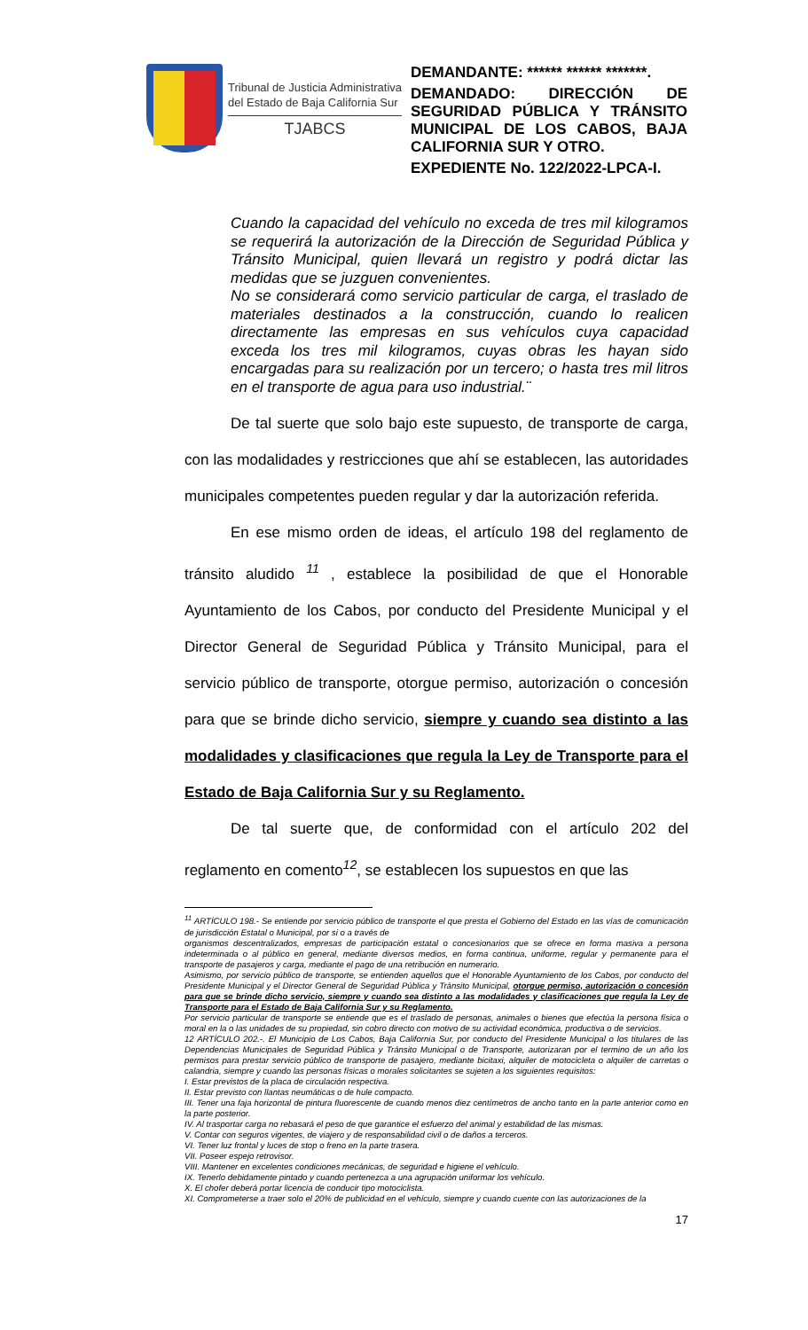Tribunal de Justicia Administrativa
del Estado de Baja California Sur
TJABCS
DEMANDANTE: ****** ****** *******.
DEMANDADO: DIRECCIÓN DE SEGURIDAD PÚBLICA Y TRÁNSITO MUNICIPAL DE LOS CABOS, BAJA CALIFORNIA SUR Y OTRO.
EXPEDIENTE No. 122/2022-LPCA-I.
Cuando la capacidad del vehículo no exceda de tres mil kilogramos se requerirá la autorización de la Dirección de Seguridad Pública y Tránsito Municipal, quien llevará un registro y podrá dictar las medidas que se juzguen convenientes.
No se considerará como servicio particular de carga, el traslado de materiales destinados a la construcción, cuando lo realicen directamente las empresas en sus vehículos cuya capacidad exceda los tres mil kilogramos, cuyas obras les hayan sido encargadas para su realización por un tercero; o hasta tres mil litros en el transporte de agua para uso industrial.¨
De tal suerte que solo bajo este supuesto, de transporte de carga, con las modalidades y restricciones que ahí se establecen, las autoridades municipales competentes pueden regular y dar la autorización referida.
En ese mismo orden de ideas, el artículo 198 del reglamento de tránsito aludido <sup>11</sup> , establece la posibilidad de que el Honorable Ayuntamiento de los Cabos, por conducto del Presidente Municipal y el Director General de Seguridad Pública y Tránsito Municipal, para el servicio público de transporte, otorgue permiso, autorización o concesión para que se brinde dicho servicio, siempre y cuando sea distinto a las modalidades y clasificaciones que regula la Ley de Transporte para el Estado de Baja California Sur y su Reglamento.
De tal suerte que, de conformidad con el artículo 202 del reglamento en comento<sup>12</sup>, se establecen los supuestos en que las
<sup>11</sup> ARTÍCULO 198.- Se entiende por servicio público de transporte el que presta el Gobierno del Estado en las vías de comunicación de jurisdicción Estatal o Municipal, por si o a través de
organismos descentralizados, empresas de participación estatal o concesionarios que se ofrece en forma masiva a persona indeterminada o al público en general, mediante diversos medios, en forma continua, uniforme, regular y permanente para el transporte de pasajeros y carga, mediante el pago de una retribución en numerario.
Asimismo, por servicio público de transporte, se entienden aquellos que el Honorable Ayuntamiento de los Cabos, por conducto del Presidente Municipal y el Director General de Seguridad Pública y Tránsito Municipal, otorgue permiso, autorización o concesión para que se brinde dicho servicio, siempre y cuando sea distinto a las modalidades y clasificaciones que regula la Ley de Transporte para el Estado de Baja California Sur y su Reglamento.
Por servicio particular de transporte se entiende que es el traslado de personas, animales o bienes que efectúa la persona física o moral en la o las unidades de su propiedad, sin cobro directo con motivo de su actividad económica, productiva o de servicios.
12 ARTÍCULO 202.-. El Municipio de Los Cabos, Baja California Sur, por conducto del Presidente Municipal o los titulares de las Dependencias Municipales de Seguridad Pública y Tránsito Municipal o de Transporte, autorizaran por el termino de un año los permisos para prestar servicio público de transporte de pasajero, mediante bicitaxi, alquiler de motocicleta o alquiler de carretas o calandria, siempre y cuando las personas físicas o morales solicitantes se sujeten a los siguientes requisitos:
I. Estar previstos de la placa de circulación respectiva.
II. Estar previsto con llantas neumáticas o de hule compacto.
III. Tener una faja horizontal de pintura fluorescente de cuando menos diez centímetros de ancho tanto en la parte anterior como en la parte posterior.
IV. Al trasportar carga no rebasará el peso de que garantice el esfuerzo del animal y estabilidad de las mismas.
V. Contar con seguros vigentes, de viajero y de responsabilidad civil o de daños a terceros.
VI. Tener luz frontal y luces de stop o freno en la parte trasera.
VII. Poseer espejo retrovisor.
VIII. Mantener en excelentes condiciones mecánicas, de seguridad e higiene el vehículo.
IX. Tenerlo debidamente pintado y cuando pertenezca a una agrupación uniformar los vehículo.
X. El chofer deberá portar licencia de conducir tipo motociclista.
XI. Comprometerse a traer solo el 20% de publicidad en el vehículo, siempre y cuando cuente con las autorizaciones de la
17